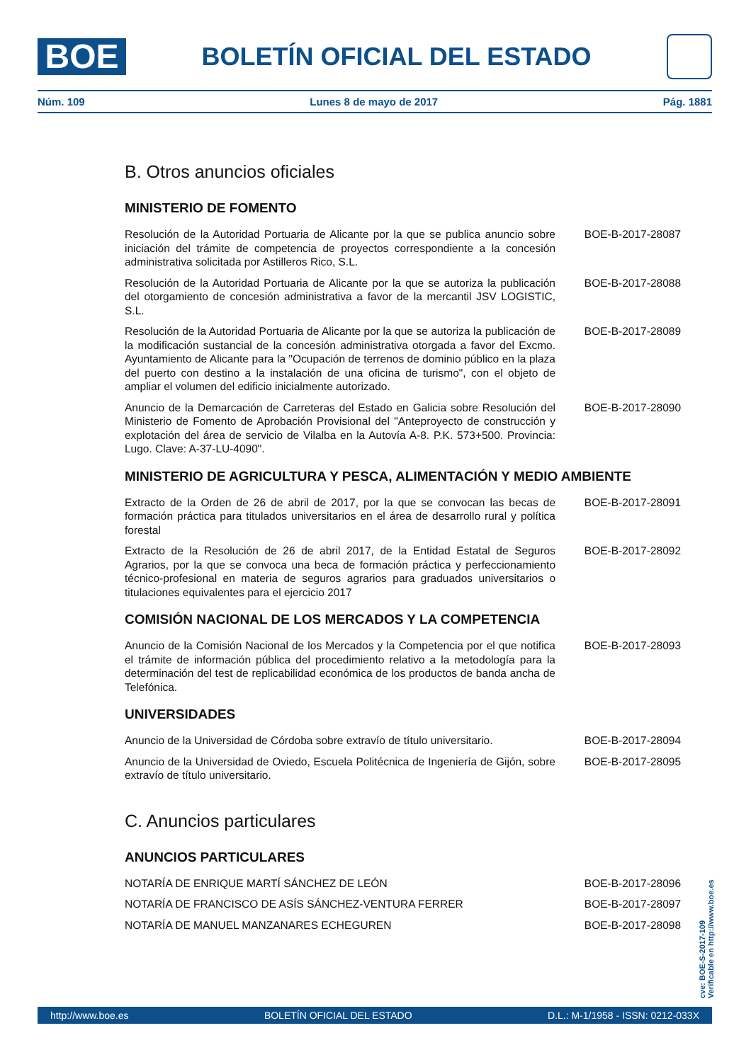BOE
BOLETÍN OFICIAL DEL ESTADO
Núm. 109 Lunes 8 de mayo de 2017 Pág. 1881
B. Otros anuncios oficiales
MINISTERIO DE FOMENTO
Resolución de la Autoridad Portuaria de Alicante por la que se publica anuncio sobre iniciación del trámite de competencia de proyectos correspondiente a la concesión administrativa solicitada por Astilleros Rico, S.L.
BOE-B-2017-28087
Resolución de la Autoridad Portuaria de Alicante por la que se autoriza la publicación del otorgamiento de concesión administrativa a favor de la mercantil JSV LOGISTIC, S.L.
BOE-B-2017-28088
Resolución de la Autoridad Portuaria de Alicante por la que se autoriza la publicación de la modificación sustancial de la concesión administrativa otorgada a favor del Excmo. Ayuntamiento de Alicante para la "Ocupación de terrenos de dominio público en la plaza del puerto con destino a la instalación de una oficina de turismo", con el objeto de ampliar el volumen del edificio inicialmente autorizado.
BOE-B-2017-28089
Anuncio de la Demarcación de Carreteras del Estado en Galicia sobre Resolución del Ministerio de Fomento de Aprobación Provisional del "Anteproyecto de construcción y explotación del área de servicio de Vilalba en la Autovía A-8. P.K. 573+500. Provincia: Lugo. Clave: A-37-LU-4090".
BOE-B-2017-28090
MINISTERIO DE AGRICULTURA Y PESCA, ALIMENTACIÓN Y MEDIO AMBIENTE
Extracto de la Orden de 26 de abril de 2017, por la que se convocan las becas de formación práctica para titulados universitarios en el área de desarrollo rural y política forestal
BOE-B-2017-28091
Extracto de la Resolución de 26 de abril 2017, de la Entidad Estatal de Seguros Agrarios, por la que se convoca una beca de formación práctica y perfeccionamiento técnico-profesional en materia de seguros agrarios para graduados universitarios o titulaciones equivalentes para el ejercicio 2017
BOE-B-2017-28092
COMISIÓN NACIONAL DE LOS MERCADOS Y LA COMPETENCIA
Anuncio de la Comisión Nacional de los Mercados y la Competencia por el que notifica el trámite de información pública del procedimiento relativo a la metodología para la determinación del test de replicabilidad económica de los productos de banda ancha de Telefónica.
BOE-B-2017-28093
UNIVERSIDADES
Anuncio de la Universidad de Córdoba sobre extravío de título universitario.
BOE-B-2017-28094
Anuncio de la Universidad de Oviedo, Escuela Politécnica de Ingeniería de Gijón, sobre extravío de título universitario.
BOE-B-2017-28095
C. Anuncios particulares
ANUNCIOS PARTICULARES
NOTARÍA DE ENRIQUE MARTÍ SÁNCHEZ DE LEÓN BOE-B-2017-28096
NOTARÍA DE FRANCISCO DE ASÍS SÁNCHEZ-VENTURA FERRER BOE-B-2017-28097
NOTARÍA DE MANUEL MANZANARES ECHEGUREN BOE-B-2017-28098
cve: BOE-S-2017-109
Verificable en http://www.boe.es
http://www.boe.es BOLETÍN OFICIAL DEL ESTADO D.L.: M-1/1958 - ISSN: 0212-033X